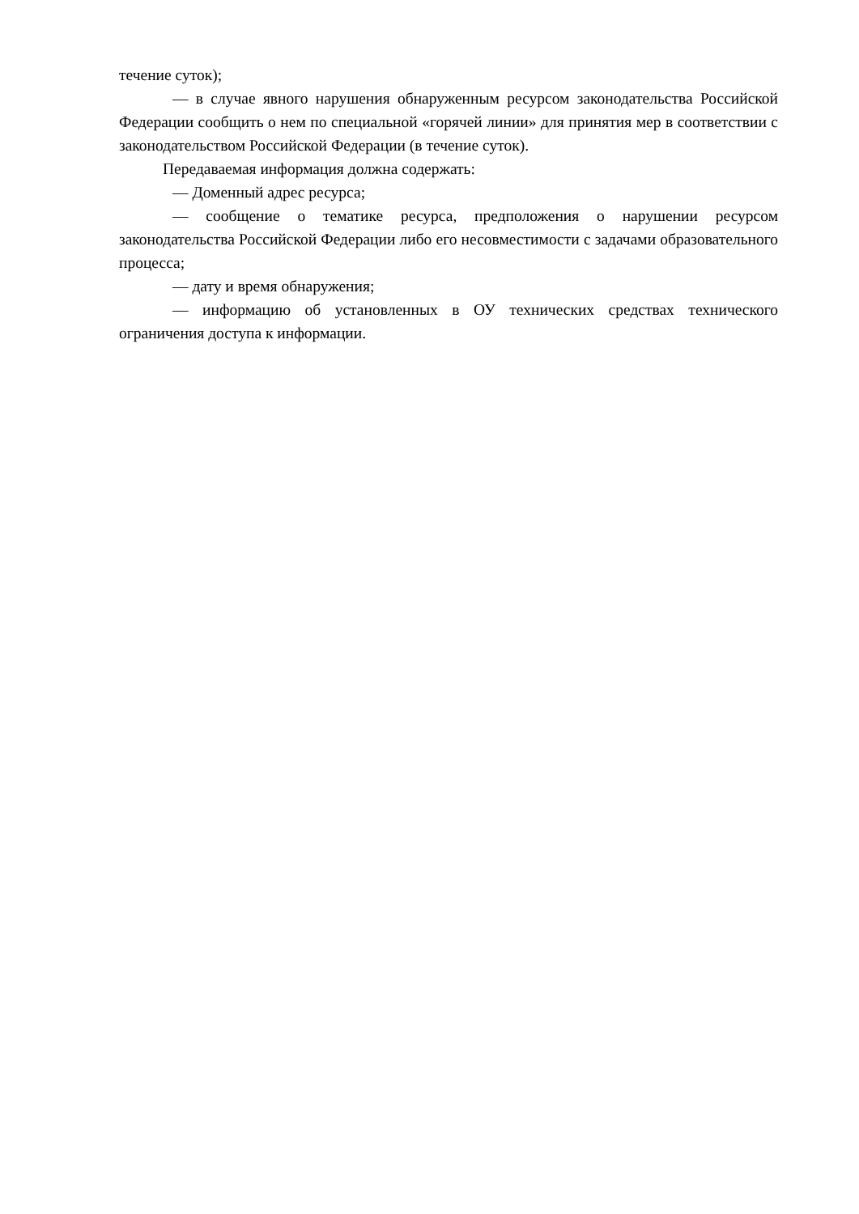течение суток);
— в случае явного нарушения обнаруженным ресурсом законодательства Российской Федерации сообщить о нем по специальной «горячей линии» для принятия мер в соответствии с законодательством Российской Федерации (в течение суток).
Передаваемая информация должна содержать:
— Доменный адрес ресурса;
— сообщение о тематике ресурса, предположения о нарушении ресурсом законодательства Российской Федерации либо его несовместимости с задачами образовательного процесса;
— дату и время обнаружения;
— информацию об установленных в ОУ технических средствах технического ограничения доступа к информации.